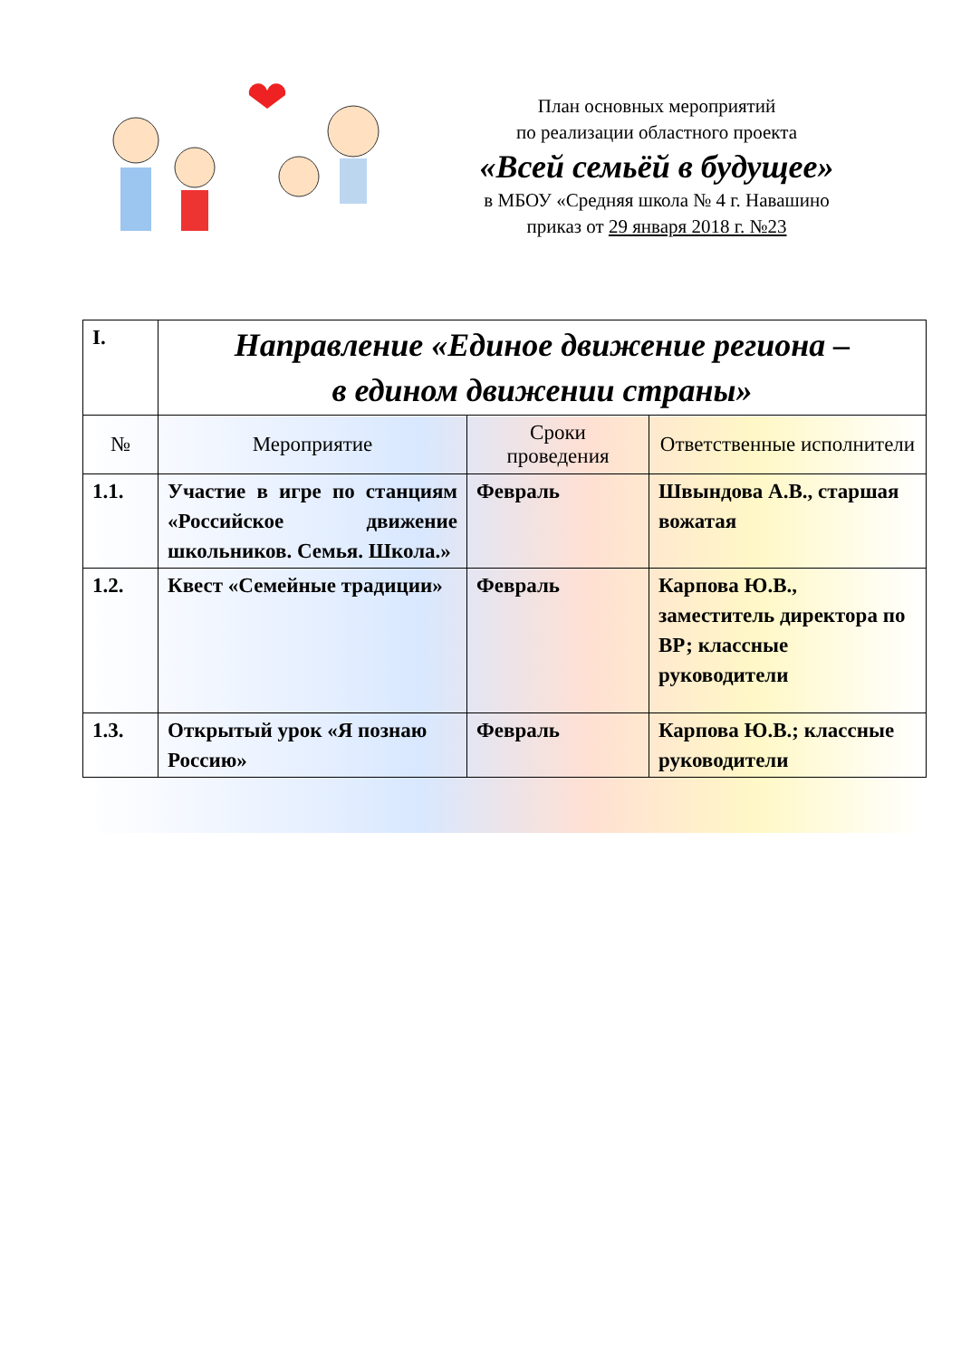План основных мероприятий
по реализации областного проекта
«Всей семьёй в будущее»
в МБОУ «Средняя школа № 4 г. Навашино
приказ от 29 января 2018 г. №23
| I. | Направление «Единое движение региона – в едином движении страны» | | |
| № | Мероприятие | Сроки проведения | Ответственные исполнители |
| 1.1. | Участие в игре по станциям «Российское движение школьников. Семья. Школа.» | Февраль | Швындова А.В., старшая вожатая |
| 1.2. | Квест «Семейные традиции» | Февраль | Карпова Ю.В., заместитель директора по ВР; классные руководители |
| 1.3. | Открытый урок «Я познаю Россию» | Февраль | Карпова Ю.В.; классные руководители |